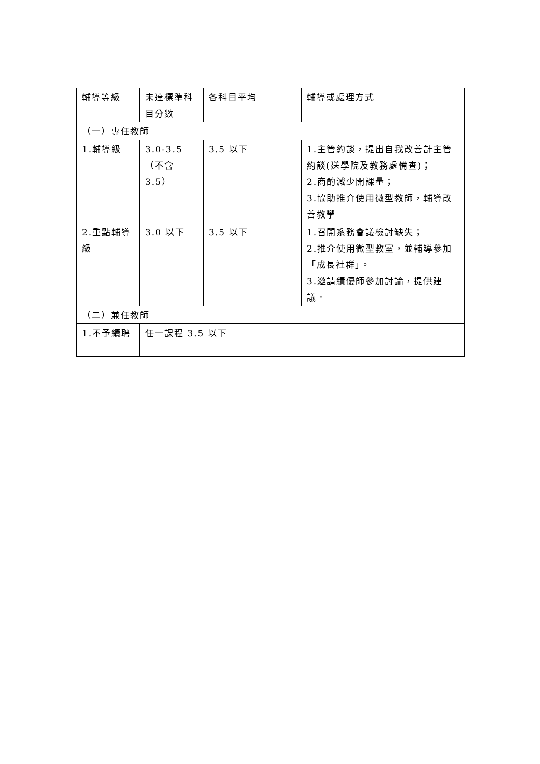| 輔導等級 | 未達標準科目分數 | 各科目平均 | 輔導或處理方式 |
| （一）專任教師 | | | |
| 1.輔導級 | 3.0-3.5（不含 3.5） | 3.5 以下 | 1.主管約談，提出自我改善計主管約談(送學院及教務處備查)； 2.商酌減少開課量； 3.協助推介使用微型教師，輔導改善教學 |
| 2.重點輔導級 | 3.0 以下 | 3.5 以下 | 1.召開系務會議檢討缺失； 2.推介使用微型教室，並輔導參加「成長社群」。 3.邀請績優師參加討論，提供建議。 |
| （二）兼任教師 | | | |
| 1.不予續聘 | 任一課程 3.5 以下 | | |